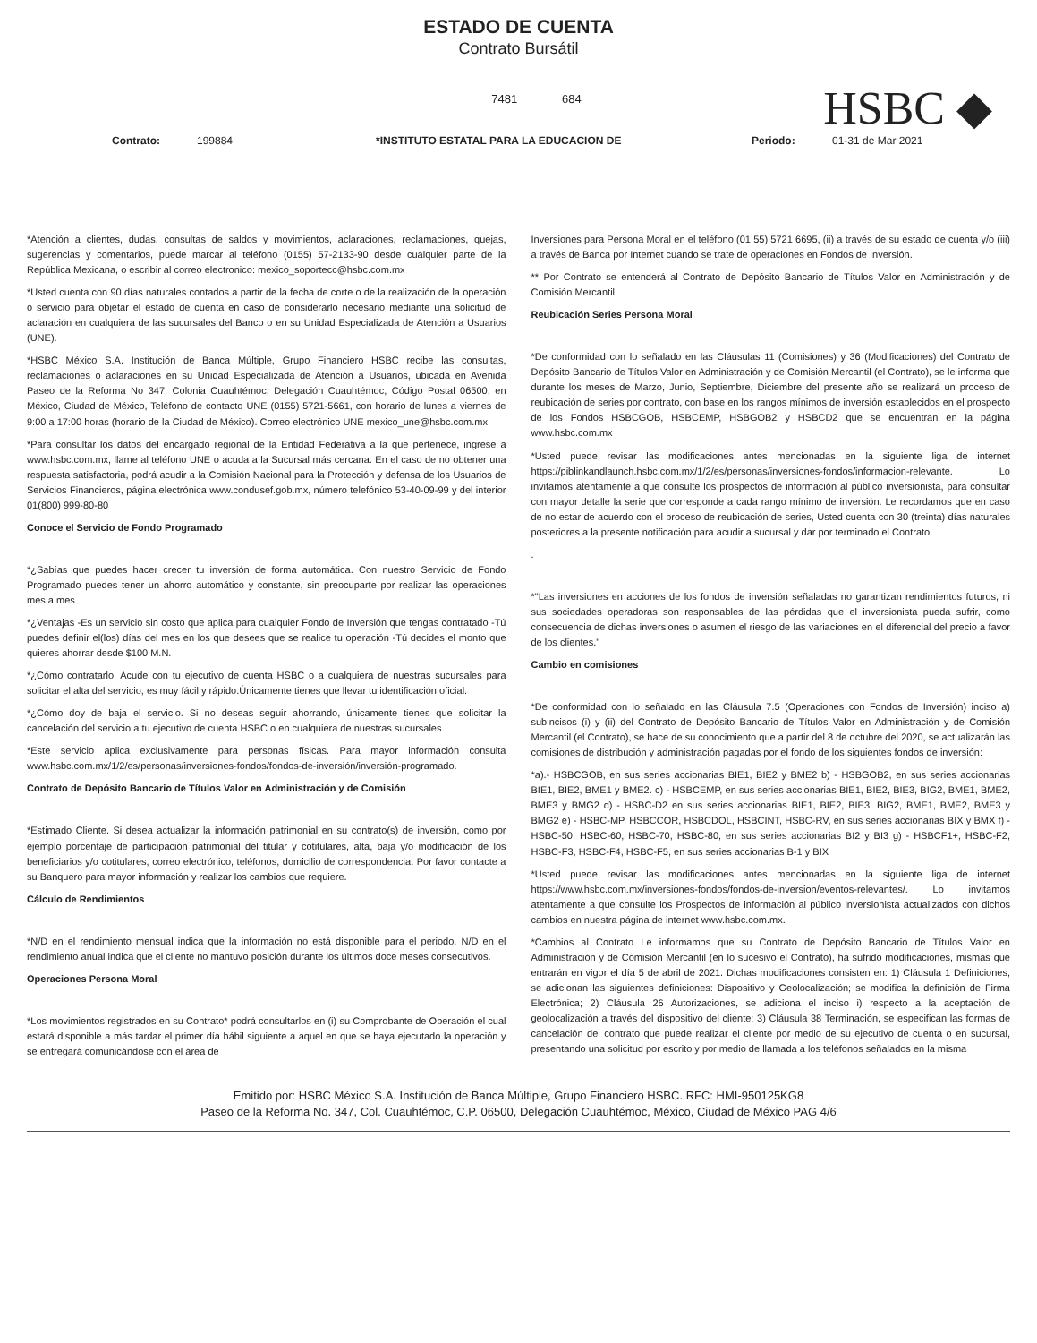ESTADO DE CUENTA
Contrato Bursátil
7481 684
HSBC ◆
Contrato: 199884 *INSTITUTO ESTATAL PARA LA EDUCACION DE Periodo: 01-31 de Mar 2021
*Atención a clientes, dudas, consultas de saldos y movimientos, aclaraciones, reclamaciones, quejas, sugerencias y comentarios, puede marcar al teléfono (0155) 57-2133-90 desde cualquier parte de la República Mexicana, o escribir al correo electronico: mexico_soportecc@hsbc.com.mx
*Usted cuenta con 90 días naturales contados a partir de la fecha de corte o de la realización de la operación o servicio para objetar el estado de cuenta en caso de considerarlo necesario mediante una solicitud de aclaración en cualquiera de las sucursales del Banco o en su Unidad Especializada de Atención a Usuarios (UNE).
*HSBC México S.A. Institución de Banca Múltiple, Grupo Financiero HSBC recibe las consultas, reclamaciones o aclaraciones en su Unidad Especializada de Atención a Usuarios, ubicada en Avenida Paseo de la Reforma No 347, Colonia Cuauhtémoc, Delegación Cuauhtémoc, Código Postal 06500, en México, Ciudad de México, Teléfono de contacto UNE (0155) 5721-5661, con horario de lunes a viernes de 9:00 a 17:00 horas (horario de la Ciudad de México). Correo electrónico UNE mexico_une@hsbc.com.mx
*Para consultar los datos del encargado regional de la Entidad Federativa a la que pertenece, ingrese a www.hsbc.com.mx, llame al teléfono UNE o acuda a la Sucursal más cercana. En el caso de no obtener una respuesta satisfactoria, podrá acudir a la Comisión Nacional para la Protección y defensa de los Usuarios de Servicios Financieros, página electrónica www.condusef.gob.mx, número telefónico 53-40-09-99 y del interior 01(800) 999-80-80
Conoce el Servicio de Fondo Programado
*¿Sabías que puedes hacer crecer tu inversión de forma automática. Con nuestro Servicio de Fondo Programado puedes tener un ahorro automático y constante, sin preocuparte por realizar las operaciones mes a mes
*¿Ventajas -Es un servicio sin costo que aplica para cualquier Fondo de Inversión que tengas contratado -Tú puedes definir el(los) días del mes en los que desees que se realice tu operación -Tú decides el monto que quieres ahorrar desde $100 M.N.
*¿Cómo contratarlo. Acude con tu ejecutivo de cuenta HSBC o a cualquiera de nuestras sucursales para solicitar el alta del servicio, es muy fácil y rápido.Únicamente tienes que llevar tu identificación oficial.
*¿Cómo doy de baja el servicio. Si no deseas seguir ahorrando, únicamente tienes que solicitar la cancelación del servicio a tu ejecutivo de cuenta HSBC o en cualquiera de nuestras sucursales
*Este servicio aplica exclusivamente para personas físicas. Para mayor información consulta www.hsbc.com.mx/1/2/es/personas/inversiones-fondos/fondos-de-inversión/inversión-programado.
Contrato de Depósito Bancario de Títulos Valor en Administración y de Comisión
*Estimado Cliente. Si desea actualizar la información patrimonial en su contrato(s) de inversión, como por ejemplo porcentaje de participación patrimonial del titular y cotitulares, alta, baja y/o modificación de los beneficiarios y/o cotitulares, correo electrónico, teléfonos, domicilio de correspondencia. Por favor contacte a su Banquero para mayor información y realizar los cambios que requiere.
Cálculo de Rendimientos
*N/D en el rendimiento mensual indica que la información no está disponible para el periodo. N/D en el rendimiento anual indica que el cliente no mantuvo posición durante los últimos doce meses consecutivos.
Operaciones Persona Moral
*Los movimientos registrados en su Contrato* podrá consultarlos en (i) su Comprobante de Operación el cual estará disponible a más tardar el primer día hábil siguiente a aquel en que se haya ejecutado la operación y se entregará comunicándose con el área de
Inversiones para Persona Moral en el teléfono (01 55) 5721 6695, (ii) a través de su estado de cuenta y/o (iii) a través de Banca por Internet cuando se trate de operaciones en Fondos de Inversión.
** Por Contrato se entenderá al Contrato de Depósito Bancario de Títulos Valor en Administración y de Comisión Mercantil.
Reubicación Series Persona Moral
*De conformidad con lo señalado en las Cláusulas 11 (Comisiones) y 36 (Modificaciones) del Contrato de Depósito Bancario de Títulos Valor en Administración y de Comisión Mercantil (el Contrato), se le informa que durante los meses de Marzo, Junio, Septiembre, Diciembre del presente año se realizará un proceso de reubicación de series por contrato, con base en los rangos mínimos de inversión establecidos en el prospecto de los Fondos HSBCGOB, HSBCEMP, HSBGOB2 y HSBCD2 que se encuentran en la página www.hsbc.com.mx
*Usted puede revisar las modificaciones antes mencionadas en la siguiente liga de internet https://piblinkandlaunch.hsbc.com.mx/1/2/es/personas/inversiones-fondos/informacion-relevante. Lo invitamos atentamente a que consulte los prospectos de información al público inversionista, para consultar con mayor detalle la serie que corresponde a cada rango mínimo de inversión. Le recordamos que en caso de no estar de acuerdo con el proceso de reubicación de series, Usted cuenta con 30 (treinta) días naturales posteriores a la presente notificación para acudir a sucursal y dar por terminado el Contrato.
.
*"Las inversiones en acciones de los fondos de inversión señaladas no garantizan rendimientos futuros, ni sus sociedades operadoras son responsables de las pérdidas que el inversionista pueda sufrir, como consecuencia de dichas inversiones o asumen el riesgo de las variaciones en el diferencial del precio a favor de los clientes."
Cambio en comisiones
*De conformidad con lo señalado en las Cláusula 7.5 (Operaciones con Fondos de Inversión) inciso a) subincisos (i) y (ii) del Contrato de Depósito Bancario de Títulos Valor en Administración y de Comisión Mercantil (el Contrato), se hace de su conocimiento que a partir del 8 de octubre del 2020, se actualizarán las comisiones de distribución y administración pagadas por el fondo de los siguientes fondos de inversión:
*a).- HSBCGOB, en sus series accionarias BIE1, BIE2 y BME2 b) - HSBGOB2, en sus series accionarias BIE1, BIE2, BME1 y BME2. c) - HSBCEMP, en sus series accionarias BIE1, BIE2, BIE3, BIG2, BME1, BME2, BME3 y BMG2 d) - HSBC-D2 en sus series accionarias BIE1, BIE2, BIE3, BIG2, BME1, BME2, BME3 y BMG2 e) - HSBC-MP, HSBCCOR, HSBCDOL, HSBCINT, HSBC-RV, en sus series accionarias BIX y BMX f) - HSBC-50, HSBC-60, HSBC-70, HSBC-80, en sus series accionarias BI2 y BI3 g) - HSBCF1+, HSBC-F2, HSBC-F3, HSBC-F4, HSBC-F5, en sus series accionarias B-1 y BIX
*Usted puede revisar las modificaciones antes mencionadas en la siguiente liga de internet https://www.hsbc.com.mx/inversiones-fondos/fondos-de-inversion/eventos-relevantes/. Lo invitamos atentamente a que consulte los Prospectos de información al público inversionista actualizados con dichos cambios en nuestra página de internet www.hsbc.com.mx.
*Cambios al Contrato Le informamos que su Contrato de Depósito Bancario de Títulos Valor en Administración y de Comisión Mercantil (en lo sucesivo el Contrato), ha sufrido modificaciones, mismas que entrarán en vigor el día 5 de abril de 2021. Dichas modificaciones consisten en: 1) Cláusula 1 Definiciones, se adicionan las siguientes definiciones: Dispositivo y Geolocalización; se modifica la definición de Firma Electrónica; 2) Cláusula 26 Autorizaciones, se adiciona el inciso i) respecto a la aceptación de geolocalización a través del dispositivo del cliente; 3) Cláusula 38 Terminación, se especifican las formas de cancelación del contrato que puede realizar el cliente por medio de su ejecutivo de cuenta o en sucursal, presentando una solicitud por escrito y por medio de llamada a los teléfonos señalados en la misma
Emitido por: HSBC México S.A. Institución de Banca Múltiple, Grupo Financiero HSBC. RFC: HMI-950125KG8
Paseo de la Reforma No. 347, Col. Cuauhtémoc, C.P. 06500, Delegación Cuauhtémoc, México, Ciudad de México PAG 4/6